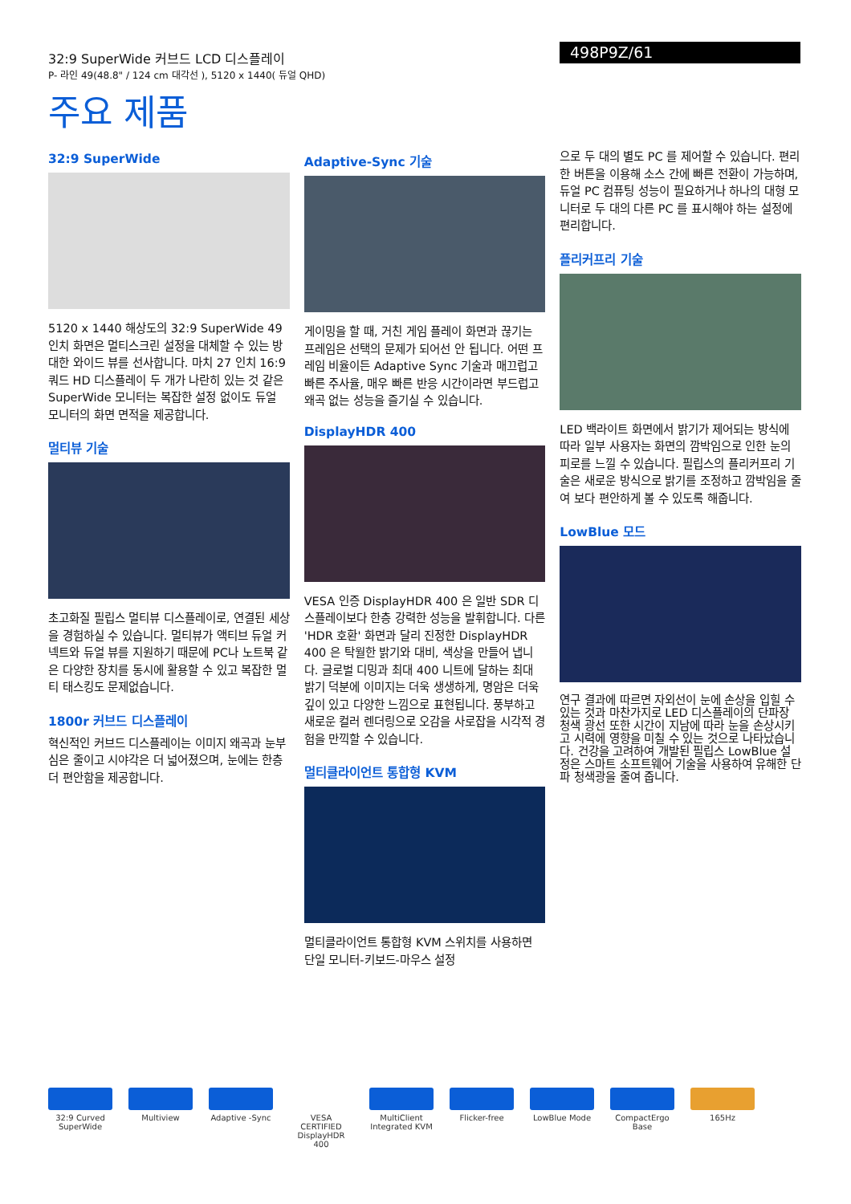32:9 SuperWide 커브드 LCD 디스플레이
P- 라인 49(48.8" / 124 cm 대각선 ), 5120 x 1440( 듀얼 QHD)
498P9Z/61
주요 제품
32:9 SuperWide
5120 x 1440 해상도의 32:9 SuperWide 49 인치 화면은 멀티스크린 설정을 대체할 수 있는 방대한 와이드 뷰를 선사합니다. 마치 27 인치 16:9 쿼드 HD 디스플레이 두 개가 나란히 있는 것 같은 SuperWide 모니터는 복잡한 설정 없이도 듀얼 모니터의 화면 면적을 제공합니다.
멀티뷰 기술
초고화질 필립스 멀티뷰 디스플레이로, 연결된 세상을 경험하실 수 있습니다. 멀티뷰가 액티브 듀얼 커넥트와 듀얼 뷰를 지원하기 때문에 PC나 노트북 같은 다양한 장치를 동시에 활용할 수 있고 복잡한 멀티 태스킹도 문제없습니다.
1800r 커브드 디스플레이
혁신적인 커브드 디스플레이는 이미지 왜곡과 눈부심은 줄이고 시야각은 더 넓어졌으며, 눈에는 한층 더 편안함을 제공합니다.
Adaptive-Sync 기술
게이밍을 할 때, 거친 게임 플레이 화면과 끊기는 프레임은 선택의 문제가 되어선 안 됩니다. 어떤 프레임 비율이든 Adaptive Sync 기술과 매끄럽고 빠른 주사율, 매우 빠른 반응 시간이라면 부드럽고 왜곡 없는 성능을 즐기실 수 있습니다.
DisplayHDR 400
VESA 인증 DisplayHDR 400 은 일반 SDR 디스플레이보다 한층 강력한 성능을 발휘합니다. 다른 'HDR 호환' 화면과 달리 진정한 DisplayHDR 400 은 탁월한 밝기와 대비, 색상을 만들어 냅니다. 글로벌 디밍과 최대 400 니트에 달하는 최대 밝기 덕분에 이미지는 더욱 생생하게, 명암은 더욱 깊이 있고 다양한 느낌으로 표현됩니다. 풍부하고 새로운 컬러 렌더링으로 오감을 사로잡을 시각적 경험을 만끽할 수 있습니다.
멀티클라이언트 통합형 KVM
멀티클라이언트 통합형 KVM 스위치를 사용하면 단일 모니터-키보드-마우스 설정
으로 두 대의 별도 PC 를 제어할 수 있습니다. 편리한 버튼을 이용해 소스 간에 빠른 전환이 가능하며, 듀얼 PC 컴퓨팅 성능이 필요하거나 하나의 대형 모니터로 두 대의 다른 PC 를 표시해야 하는 설정에 편리합니다.
플리커프리 기술
LED 백라이트 화면에서 밝기가 제어되는 방식에 따라 일부 사용자는 화면의 깜박임으로 인한 눈의 피로를 느낄 수 있습니다. 필립스의 플리커프리 기술은 새로운 방식으로 밝기를 조정하고 깜박임을 줄여 보다 편안하게 볼 수 있도록 해줍니다.
LowBlue 모드
연구 결과에 따르면 자외선이 눈에 손상을 입힐 수 있는 것과 마찬가지로 LED 디스플레이의 단파장 청색 광선 또한 시간이 지남에 따라 눈을 손상시키고 시력에 영향을 미칠 수 있는 것으로 나타났습니다. 건강을 고려하여 개발된 필립스 LowBlue 설정은 스마트 소프트웨어 기술을 사용하여 유해한 단파 청색광을 줄여 줍니다.
32:9 Curved SuperWide
Multiview Adaptive -Sync
VESA CERTIFIED DisplayHDR 400
MultiClient Integrated KVM
Flicker-free LowBlue Mode CompactErgo Base
165Hz